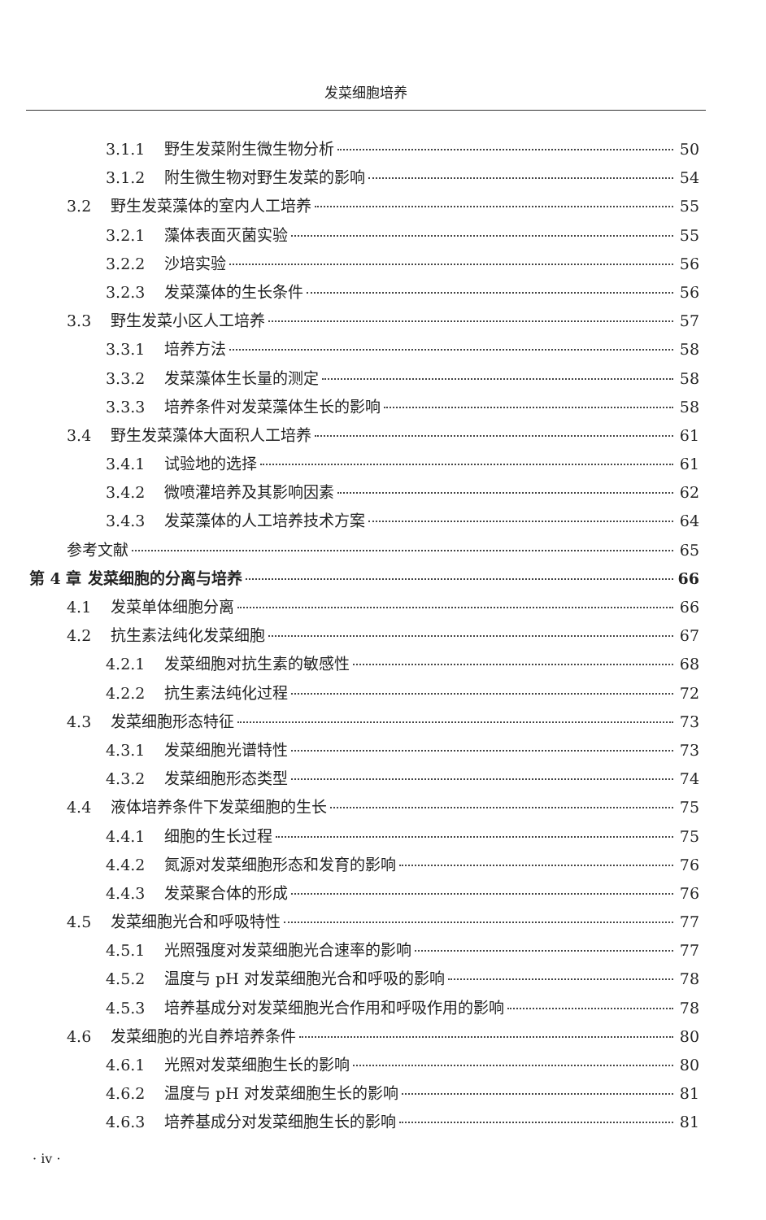发菜细胞培养
3.1.1 野生发菜附生微生物分析 50
3.1.2 附生微生物对野生发菜的影响 54
3.2 野生发菜藻体的室内人工培养 55
3.2.1 藻体表面灭菌实验 55
3.2.2 沙培实验 56
3.2.3 发菜藻体的生长条件 56
3.3 野生发菜小区人工培养 57
3.3.1 培养方法 58
3.3.2 发菜藻体生长量的测定 58
3.3.3 培养条件对发菜藻体生长的影响 58
3.4 野生发菜藻体大面积人工培养 61
3.4.1 试验地的选择 61
3.4.2 微喷灌培养及其影响因素 62
3.4.3 发菜藻体的人工培养技术方案 64
参考文献 65
第 4 章 发菜细胞的分离与培养 66
4.1 发菜单体细胞分离 66
4.2 抗生素法纯化发菜细胞 67
4.2.1 发菜细胞对抗生素的敏感性 68
4.2.2 抗生素法纯化过程 72
4.3 发菜细胞形态特征 73
4.3.1 发菜细胞光谱特性 73
4.3.2 发菜细胞形态类型 74
4.4 液体培养条件下发菜细胞的生长 75
4.4.1 细胞的生长过程 75
4.4.2 氮源对发菜细胞形态和发育的影响 76
4.4.3 发菜聚合体的形成 76
4.5 发菜细胞光合和呼吸特性 77
4.5.1 光照强度对发菜细胞光合速率的影响 77
4.5.2 温度与 pH 对发菜细胞光合和呼吸的影响 78
4.5.3 培养基成分对发菜细胞光合作用和呼吸作用的影响 78
4.6 发菜细胞的光自养培养条件 80
4.6.1 光照对发菜细胞生长的影响 80
4.6.2 温度与 pH 对发菜细胞生长的影响 81
4.6.3 培养基成分对发菜细胞生长的影响 81
· iv ·